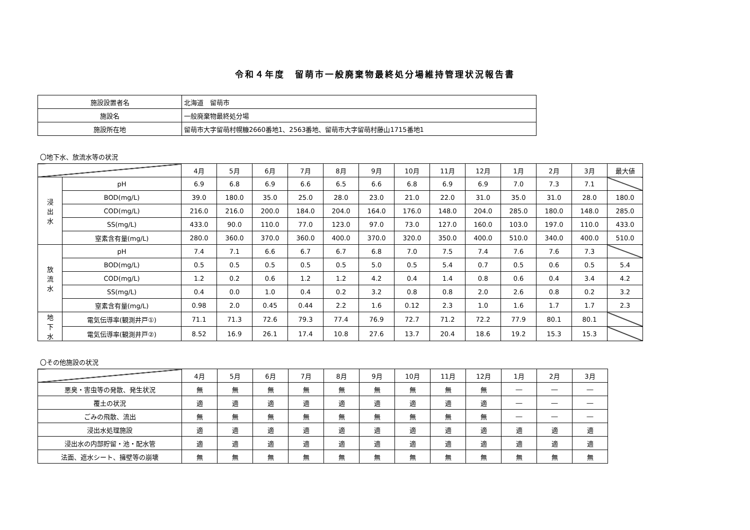令和４年度　留萌市一般廃棄物最終処分場維持管理状況報告書
| 施設設置者名 | 北海道 留萌市 |
| 施設名 | 一般廃棄物最終処分場 |
| 施設所在地 | 留萌市大字留萌村幌糠2660番地1、2563番地、留萌市大字留萌村藤山1715番地1 |
〇地下水、放流水等の状況
| | | 4月 | 5月 | 6月 | 7月 | 8月 | 9月 | 10月 | 11月 | 12月 | 1月 | 2月 | 3月 | 最大値 |
| 浸 出 水 | pH | 6.9 | 6.8 | 6.9 | 6.6 | 6.5 | 6.6 | 6.8 | 6.9 | 6.9 | 7.0 | 7.3 | 7.1 | |
| | BOD(mg/L) | 39.0 | 180.0 | 35.0 | 25.0 | 28.0 | 23.0 | 21.0 | 22.0 | 31.0 | 35.0 | 31.0 | 28.0 | 180.0 |
| | COD(mg/L) | 216.0 | 216.0 | 200.0 | 184.0 | 204.0 | 164.0 | 176.0 | 148.0 | 204.0 | 285.0 | 180.0 | 148.0 | 285.0 |
| | SS(mg/L) | 433.0 | 90.0 | 110.0 | 77.0 | 123.0 | 97.0 | 73.0 | 127.0 | 160.0 | 103.0 | 197.0 | 110.0 | 433.0 |
| | 窒素含有量(mg/L) | 280.0 | 360.0 | 370.0 | 360.0 | 400.0 | 370.0 | 320.0 | 350.0 | 400.0 | 510.0 | 340.0 | 400.0 | 510.0 |
| 放 流 水 | pH | 7.4 | 7.1 | 6.6 | 6.7 | 6.7 | 6.8 | 7.0 | 7.5 | 7.4 | 7.6 | 7.6 | 7.3 | |
| | BOD(mg/L) | 0.5 | 0.5 | 0.5 | 0.5 | 0.5 | 5.0 | 0.5 | 5.4 | 0.7 | 0.5 | 0.6 | 0.5 | 5.4 |
| | COD(mg/L) | 1.2 | 0.2 | 0.6 | 1.2 | 1.2 | 4.2 | 0.4 | 1.4 | 0.8 | 0.6 | 0.4 | 3.4 | 4.2 |
| | SS(mg/L) | 0.4 | 0.0 | 1.0 | 0.4 | 0.2 | 3.2 | 0.8 | 0.8 | 2.0 | 2.6 | 0.8 | 0.2 | 3.2 |
| | 窒素含有量(mg/L) | 0.98 | 2.0 | 0.45 | 0.44 | 2.2 | 1.6 | 0.12 | 2.3 | 1.0 | 1.6 | 1.7 | 1.7 | 2.3 |
| 地 下 水 | 電気伝導率(観測井戸①) | 71.1 | 71.3 | 72.6 | 79.3 | 77.4 | 76.9 | 72.7 | 71.2 | 72.2 | 77.9 | 80.1 | 80.1 | |
| | 電気伝導率(観測井戸②) | 8.52 | 16.9 | 26.1 | 17.4 | 10.8 | 27.6 | 13.7 | 20.4 | 18.6 | 19.2 | 15.3 | 15.3 | |
〇その他施設の状況
| | 4月 | 5月 | 6月 | 7月 | 8月 | 9月 | 10月 | 11月 | 12月 | 1月 | 2月 | 3月 |
| 悪臭・害虫等の発散、発生状況 | 無 | 無 | 無 | 無 | 無 | 無 | 無 | 無 | 無 | ― | ― | ― |
| 覆土の状況 | 適 | 適 | 適 | 適 | 適 | 適 | 適 | 適 | 適 | ― | ― | ― |
| ごみの飛散、流出 | 無 | 無 | 無 | 無 | 無 | 無 | 無 | 無 | 無 | ― | ― | ― |
| 浸出水処理施設 | 適 | 適 | 適 | 適 | 適 | 適 | 適 | 適 | 適 | 適 | 適 | 適 |
| 浸出水の内部貯留・池・配水管 | 適 | 適 | 適 | 適 | 適 | 適 | 適 | 適 | 適 | 適 | 適 | 適 |
| 法面、遮水シート、擁壁等の崩壊 | 無 | 無 | 無 | 無 | 無 | 無 | 無 | 無 | 無 | 無 | 無 | 無 |